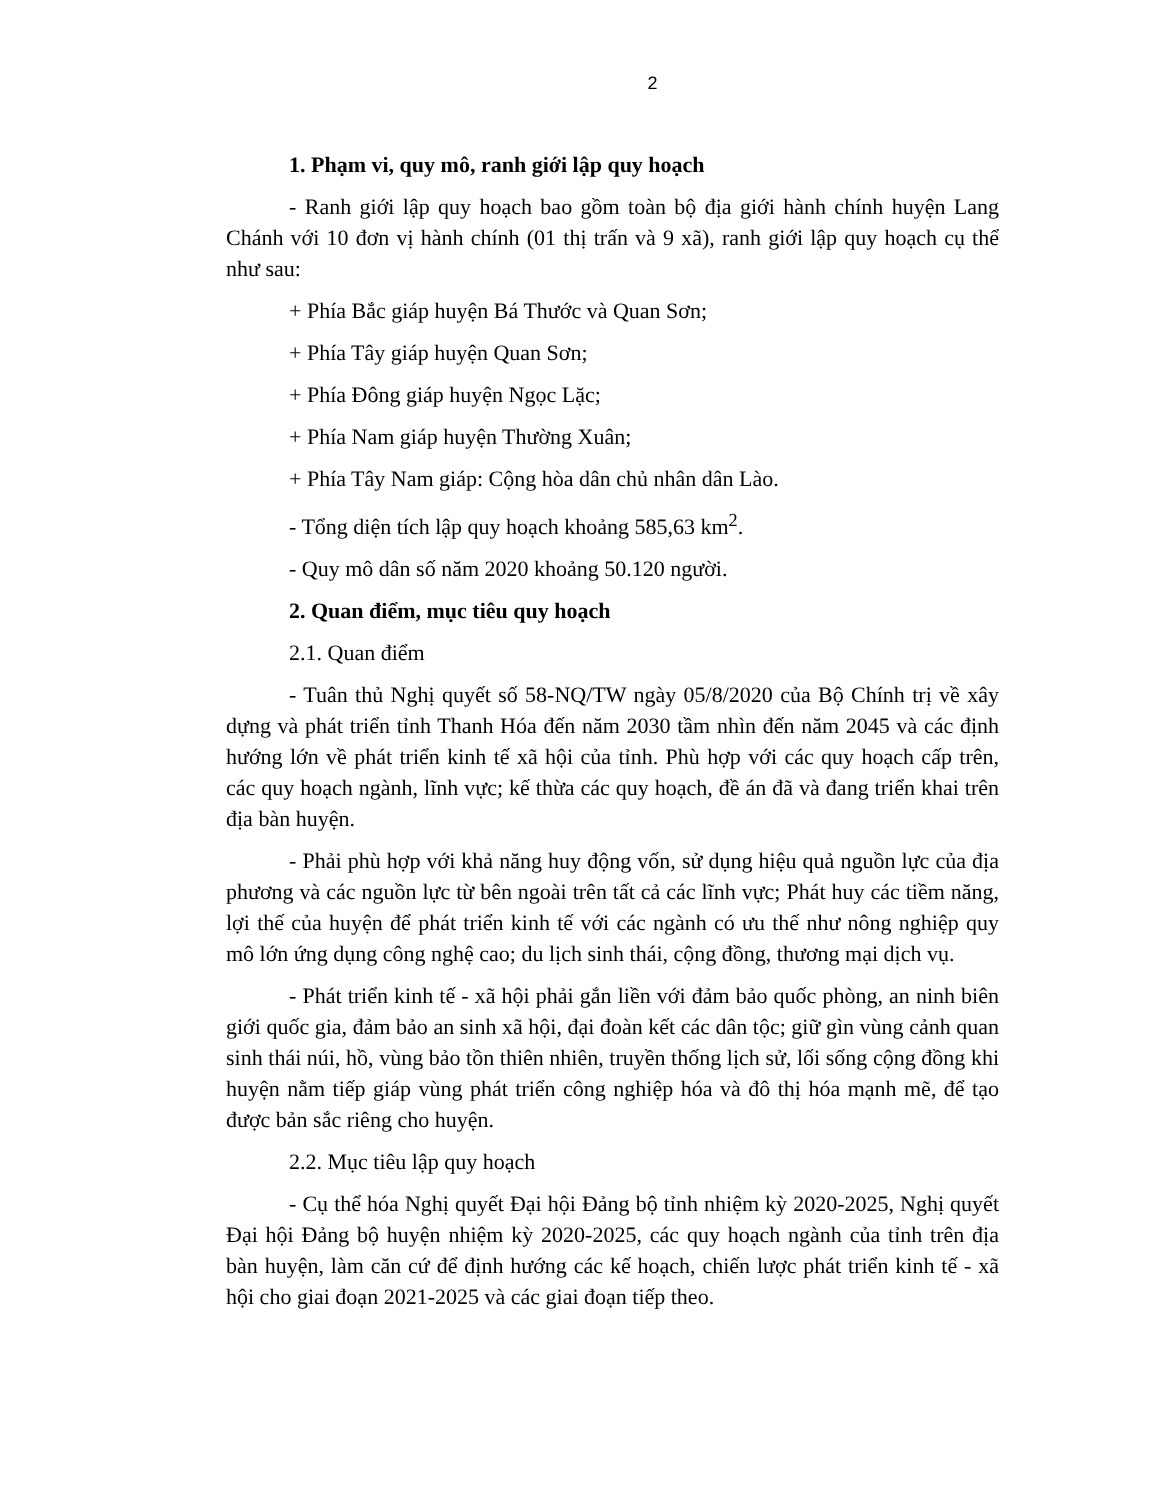2
1. Phạm vi, quy mô, ranh giới lập quy hoạch
- Ranh giới lập quy hoạch bao gồm toàn bộ địa giới hành chính huyện Lang Chánh với 10 đơn vị hành chính (01 thị trấn và 9 xã), ranh giới lập quy hoạch cụ thể như sau:
+ Phía Bắc giáp huyện Bá Thước và Quan Sơn;
+ Phía Tây giáp huyện Quan Sơn;
+ Phía Đông giáp huyện Ngọc Lặc;
+ Phía Nam giáp huyện Thường Xuân;
+ Phía Tây Nam giáp: Cộng hòa dân chủ nhân dân Lào.
- Tổng diện tích lập quy hoạch khoảng 585,63 km<sup>2</sup>.
- Quy mô dân số năm 2020 khoảng 50.120 người.
2. Quan điểm, mục tiêu quy hoạch
2.1. Quan điểm
- Tuân thủ Nghị quyết số 58-NQ/TW ngày 05/8/2020 của Bộ Chính trị về xây dựng và phát triển tỉnh Thanh Hóa đến năm 2030 tầm nhìn đến năm 2045 và các định hướng lớn về phát triển kinh tế xã hội của tỉnh. Phù hợp với các quy hoạch cấp trên, các quy hoạch ngành, lĩnh vực; kế thừa các quy hoạch, đề án đã và đang triển khai trên địa bàn huyện.
- Phải phù hợp với khả năng huy động vốn, sử dụng hiệu quả nguồn lực của địa phương và các nguồn lực từ bên ngoài trên tất cả các lĩnh vực; Phát huy các tiềm năng, lợi thế của huyện để phát triển kinh tế với các ngành có ưu thế như nông nghiệp quy mô lớn ứng dụng công nghệ cao; du lịch sinh thái, cộng đồng, thương mại dịch vụ.
- Phát triển kinh tế - xã hội phải gắn liền với đảm bảo quốc phòng, an ninh biên giới quốc gia, đảm bảo an sinh xã hội, đại đoàn kết các dân tộc; giữ gìn vùng cảnh quan sinh thái núi, hồ, vùng bảo tồn thiên nhiên, truyền thống lịch sử, lối sống cộng đồng khi huyện nằm tiếp giáp vùng phát triển công nghiệp hóa và đô thị hóa mạnh mẽ, để tạo được bản sắc riêng cho huyện.
2.2. Mục tiêu lập quy hoạch
- Cụ thể hóa Nghị quyết Đại hội Đảng bộ tỉnh nhiệm kỳ 2020-2025, Nghị quyết Đại hội Đảng bộ huyện nhiệm kỳ 2020-2025, các quy hoạch ngành của tỉnh trên địa bàn huyện, làm căn cứ để định hướng các kế hoạch, chiến lược phát triển kinh tế - xã hội cho giai đoạn 2021-2025 và các giai đoạn tiếp theo.